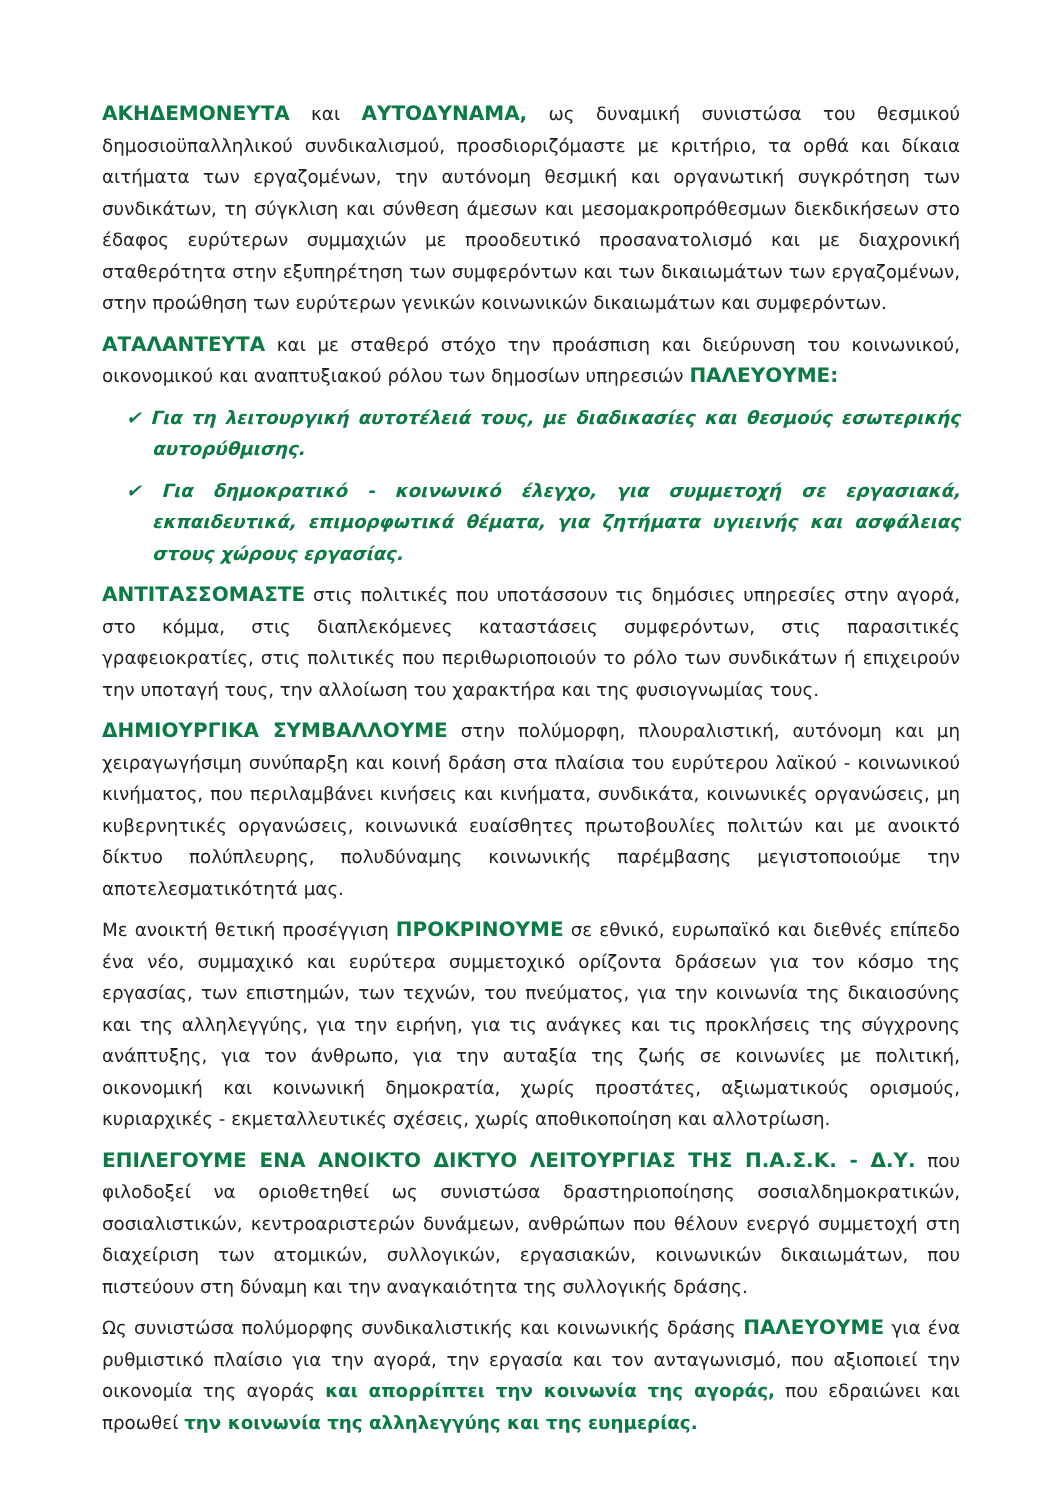ΑΚΗΔΕΜΟΝΕΥΤΑ και ΑΥΤΟΔΥΝΑΜΑ, ως δυναμική συνιστώσα του θεσμικού δημοσιοϋπαλληλικού συνδικαλισμού, προσδιοριζόμαστε με κριτήριο, τα ορθά και δίκαια αιτήματα των εργαζομένων, την αυτόνομη θεσμική και οργανωτική συγκρότηση των συνδικάτων, τη σύγκλιση και σύνθεση άμεσων και μεσομακροπρόθεσμων διεκδικήσεων στο έδαφος ευρύτερων συμμαχιών με προοδευτικό προσανατολισμό και με διαχρονική σταθερότητα στην εξυπηρέτηση των συμφερόντων και των δικαιωμάτων των εργαζομένων, στην προώθηση των ευρύτερων γενικών κοινωνικών δικαιωμάτων και συμφερόντων.
ΑΤΑΛΑΝΤΕΥΤΑ και με σταθερό στόχο την προάσπιση και διεύρυνση του κοινωνικού, οικονομικού και αναπτυξιακού ρόλου των δημοσίων υπηρεσιών ΠΑΛΕΥΟΥΜΕ:
✔ Για τη λειτουργική αυτοτέλειά τους, με διαδικασίες και θεσμούς εσωτερικής αυτορύθμισης.
✔ Για δημοκρατικό - κοινωνικό έλεγχο, για συμμετοχή σε εργασιακά, εκπαιδευτικά, επιμορφωτικά θέματα, για ζητήματα υγιεινής και ασφάλειας στους χώρους εργασίας.
ΑΝΤΙΤΑΣΣΟΜΑΣΤΕ στις πολιτικές που υποτάσσουν τις δημόσιες υπηρεσίες στην αγορά, στο κόμμα, στις διαπλεκόμενες καταστάσεις συμφερόντων, στις παρασιτικές γραφειοκρατίες, στις πολιτικές που περιθωριοποιούν το ρόλο των συνδικάτων ή επιχειρούν την υποταγή τους, την αλλοίωση του χαρακτήρα και της φυσιογνωμίας τους.
ΔΗΜΙΟΥΡΓΙΚΑ ΣΥΜΒΑΛΛΟΥΜΕ στην πολύμορφη, πλουραλιστική, αυτόνομη και μη χειραγωγήσιμη συνύπαρξη και κοινή δράση στα πλαίσια του ευρύτερου λαϊκού - κοινωνικού κινήματος, που περιλαμβάνει κινήσεις και κινήματα, συνδικάτα, κοινωνικές οργανώσεις, μη κυβερνητικές οργανώσεις, κοινωνικά ευαίσθητες πρωτοβουλίες πολιτών και με ανοικτό δίκτυο πολύπλευρης, πολυδύναμης κοινωνικής παρέμβασης μεγιστοποιούμε την αποτελεσματικότητά μας.
Με ανοικτή θετική προσέγγιση ΠΡΟΚΡΙΝΟΥΜΕ σε εθνικό, ευρωπαϊκό και διεθνές επίπεδο ένα νέο, συμμαχικό και ευρύτερα συμμετοχικό ορίζοντα δράσεων για τον κόσμο της εργασίας, των επιστημών, των τεχνών, του πνεύματος, για την κοινωνία της δικαιοσύνης και της αλληλεγγύης, για την ειρήνη, για τις ανάγκες και τις προκλήσεις της σύγχρονης ανάπτυξης, για τον άνθρωπο, για την αυταξία της ζωής σε κοινωνίες με πολιτική, οικονομική και κοινωνική δημοκρατία, χωρίς προστάτες, αξιωματικούς ορισμούς, κυριαρχικές - εκμεταλλευτικές σχέσεις, χωρίς αποθικοποίηση και αλλοτρίωση.
ΕΠΙΛΕΓΟΥΜΕ ΕΝΑ ΑΝΟΙΚΤΟ ΔΙΚΤΥΟ ΛΕΙΤΟΥΡΓΙΑΣ ΤΗΣ Π.Α.Σ.Κ. - Δ.Υ. που φιλοδοξεί να οριοθετηθεί ως συνιστώσα δραστηριοποίησης σοσιαλδημοκρατικών, σοσιαλιστικών, κεντροαριστερών δυνάμεων, ανθρώπων που θέλουν ενεργό συμμετοχή στη διαχείριση των ατομικών, συλλογικών, εργασιακών, κοινωνικών δικαιωμάτων, που πιστεύουν στη δύναμη και την αναγκαιότητα της συλλογικής δράσης.
Ως συνιστώσα πολύμορφης συνδικαλιστικής και κοινωνικής δράσης ΠΑΛΕΥΟΥΜΕ για ένα ρυθμιστικό πλαίσιο για την αγορά, την εργασία και τον ανταγωνισμό, που αξιοποιεί την οικονομία της αγοράς και απορρίπτει την κοινωνία της αγοράς, που εδραιώνει και προωθεί την κοινωνία της αλληλεγγύης και της ευημερίας.